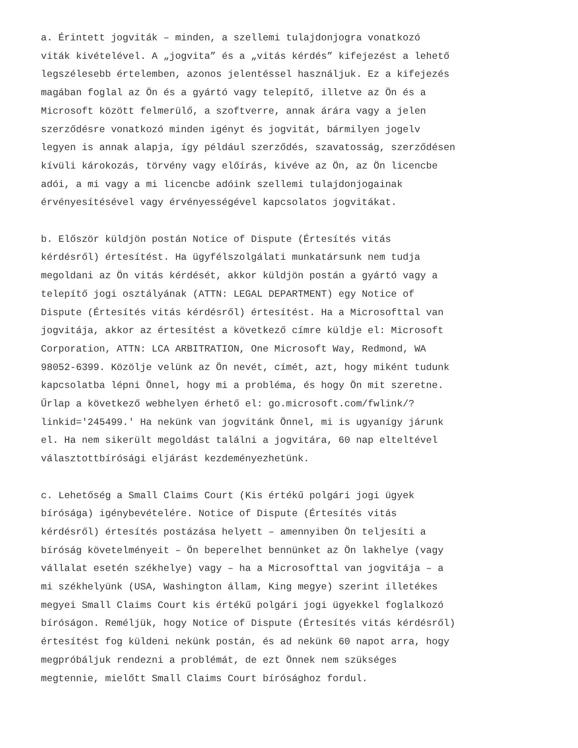a. Érintett jogviták – minden, a szellemi tulajdonjogra vonatkozó viták kivételével. A „jogvita” és a „vitás kérdés” kifejezést a lehető legszélesebb értelemben, azonos jelentéssel használjuk. Ez a kifejezés magában foglal az Ön és a gyártó vagy telepítő, illetve az Ön és a Microsoft között felmerülő, a szoftverre, annak árára vagy a jelen szerződésre vonatkozó minden igényt és jogvitát, bármilyen jogelv legyen is annak alapja, így például szerződés, szavatosság, szerződésen kívüli károkozás, törvény vagy előírás, kivéve az Ön, az Ön licencbe adói, a mi vagy a mi licencbe adóink szellemi tulajdonjogainak érvényesítésével vagy érvényességével kapcsolatos jogvitákat.
b. Először küldjön postán Notice of Dispute (Értesítés vitás kérdésről) értesítést. Ha ügyfélszolgálati munkatársunk nem tudja megoldani az Ön vitás kérdését, akkor küldjön postán a gyártó vagy a telepítő jogi osztályának (ATTN: LEGAL DEPARTMENT) egy Notice of Dispute (Értesítés vitás kérdésről) értesítést. Ha a Microsofttal van jogvitája, akkor az értesítést a következő címre küldje el: Microsoft Corporation, ATTN: LCA ARBITRATION, One Microsoft Way, Redmond, WA 98052-6399. Közölje velünk az Ön nevét, címét, azt, hogy miként tudunk kapcsolatba lépni Önnel, hogy mi a probléma, és hogy Ön mit szeretne. Űrlap a következő webhelyen érhető el: go.microsoft.com/fwlink/? linkid='245499.' Ha nekünk van jogvitánk Önnel, mi is ugyanígy járunk el. Ha nem sikerült megoldást találni a jogvitára, 60 nap elteltével választottbírósági eljárást kezdeményezhetünk.
c. Lehetőség a Small Claims Court (Kis értékű polgári jogi ügyek bírósága) igénybevételére. Notice of Dispute (Értesítés vitás kérdésről) értesítés postázása helyett – amennyiben Ön teljesíti a bíróság követelményeit – Ön beperelhet bennünket az Ön lakhelye (vagy vállalat esetén székhelye) vagy – ha a Microsofttal van jogvitája – a mi székhelyünk (USA, Washington állam, King megye) szerint illetékes megyei Small Claims Court kis értékű polgári jogi ügyekkel foglalkozó bíróságon. Reméljük, hogy Notice of Dispute (Értesítés vitás kérdésről) értesítést fog küldeni nekünk postán, és ad nekünk 60 napot arra, hogy megpróbáljuk rendezni a problémát, de ezt Önnek nem szükséges megtennie, mielőtt Small Claims Court bírósághoz fordul.